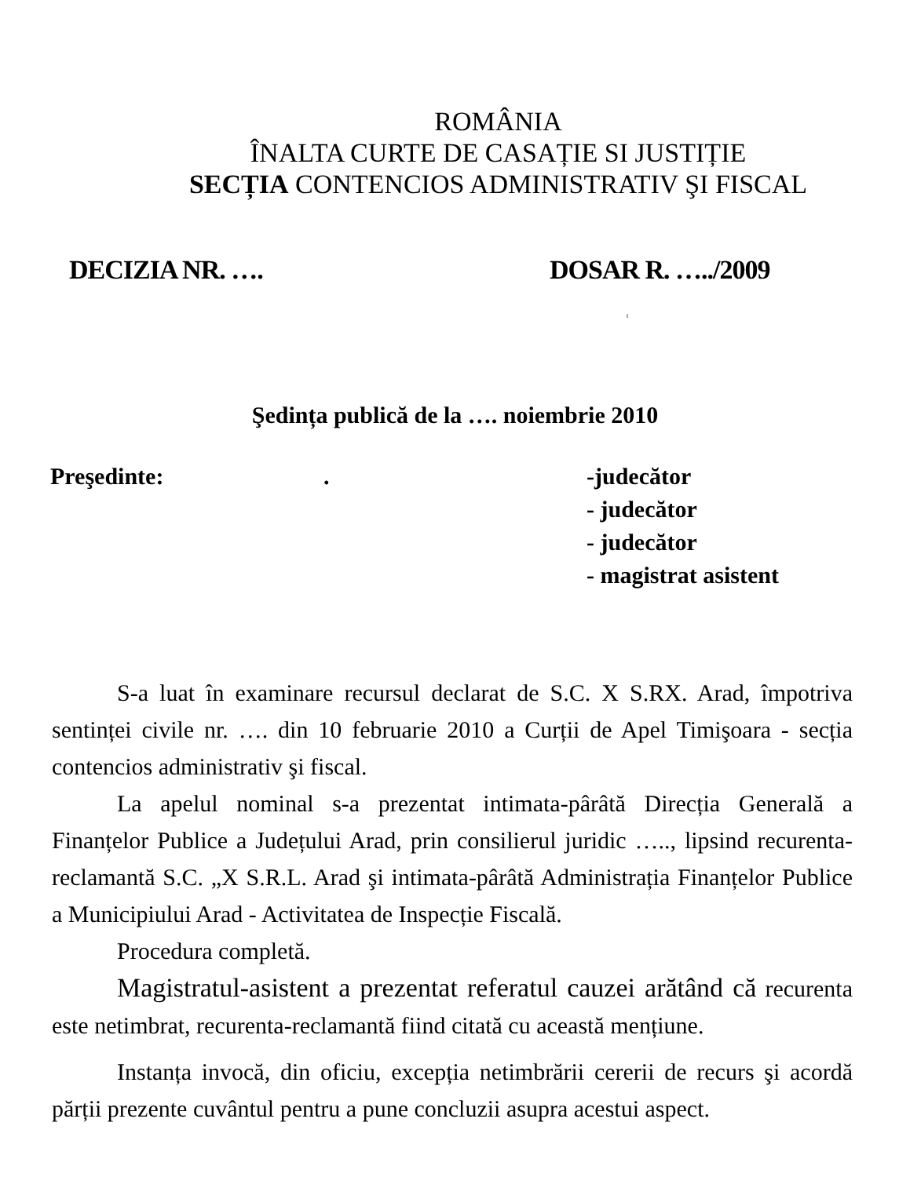ROMÂNIA
ÎNALTA CURTE DE CASAȚIE SI JUSTIȚIE
SECȚIA CONTENCIOS ADMINISTRATIV ŞI FISCAL
DECIZIA NR. …. DOSAR R. …../2009
t
Şedința publică de la …. noiembrie 2010
Preşedinte:. -judecător
- judecător
- judecător
- magistrat asistent
S-a luat în examinare recursul declarat de S.C. X S.RX. Arad, împotriva sentinței civile nr. …. din 10 februarie 2010 a Curții de Apel Timişoara - secția contencios administrativ şi fiscal.
La apelul nominal s-a prezentat intimata-pârâtă Direcția Generală a Finanțelor Publice a Județului Arad, prin consilierul juridic ….., lipsind recurenta-reclamantă S.C. „X S.R.L. Arad şi intimata-pârâtă Administrația Finanțelor Publice a Municipiului Arad - Activitatea de Inspecție Fiscală.
Procedura completă.
Magistratul-asistent a prezentat referatul cauzei arătând că recurenta este netimbrat, recurenta-reclamantă fiind citată cu această mențiune.
Instanța invocă, din oficiu, excepția netimbrării cererii de recurs şi acordă părții prezente cuvântul pentru a pune concluzii asupra acestui aspect.